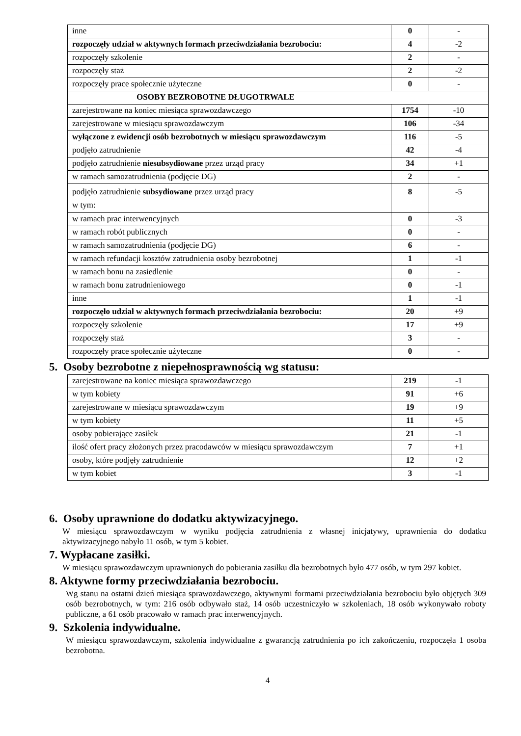| inne | 0 | - |
| rozpoczęły udział w aktywnych formach przeciwdziałania bezrobociu: | 4 | -2 |
| rozpoczęły szkolenie | 2 | - |
| rozpoczęły staż | 2 | -2 |
| rozpoczęły prace społecznie użyteczne | 0 | - |
| OSOBY BEZROBOTNE DŁUGOTRWALE | | |
| zarejestrowane na koniec miesiąca sprawozdawczego | 1754 | -10 |
| zarejestrowane w miesiącu sprawozdawczym | 106 | -34 |
| wyłączone z ewidencji osób bezrobotnych w miesiącu sprawozdawczym | 116 | -5 |
| podjęło zatrudnienie | 42 | -4 |
| podjęło zatrudnienie niesubsydiowane przez urząd pracy | 34 | +1 |
| w ramach samozatrudnienia (podjęcie DG) | 2 | - |
| podjęło zatrudnienie subsydiowane przez urząd pracy w tym: | 8 | -5 |
| w ramach prac interwencyjnych | 0 | -3 |
| w ramach robót publicznych | 0 | - |
| w ramach samozatrudnienia (podjęcie DG) | 6 | - |
| w ramach refundacji kosztów zatrudnienia osoby bezrobotnej | 1 | -1 |
| w ramach bonu na zasiedlenie | 0 | - |
| w ramach bonu zatrudnieniowego | 0 | -1 |
| inne | 1 | -1 |
| rozpoczęło udział w aktywnych formach przeciwdziałania bezrobociu: | 20 | +9 |
| rozpoczęły szkolenie | 17 | +9 |
| rozpoczęły staż | 3 | - |
| rozpoczęły prace społecznie użyteczne | 0 | - |
5. Osoby bezrobotne z niepełnosprawnością wg statusu:
| zarejestrowane na koniec miesiąca sprawozdawczego | 219 | -1 |
| w tym kobiety | 91 | +6 |
| zarejestrowane w miesiącu sprawozdawczym | 19 | +9 |
| w tym kobiety | 11 | +5 |
| osoby pobierające zasiłek | 21 | -1 |
| ilość ofert pracy złożonych przez pracodawców w miesiącu sprawozdawczym | 7 | +1 |
| osoby, które podjęły zatrudnienie | 12 | +2 |
| w tym kobiet | 3 | -1 |
6. Osoby uprawnione do dodatku aktywizacyjnego.
W miesiącu sprawozdawczym w wyniku podjęcia zatrudnienia z własnej inicjatywy, uprawnienia do dodatku aktywizacyjnego nabyło 11 osób, w tym 5 kobiet.
7. Wypłacane zasiłki.
W miesiącu sprawozdawczym uprawnionych do pobierania zasiłku dla bezrobotnych było 477 osób, w tym 297 kobiet.
8. Aktywne formy przeciwdziałania bezrobociu.
Wg stanu na ostatni dzień miesiąca sprawozdawczego, aktywnymi formami przeciwdziałania bezrobociu było objętych 309 osób bezrobotnych, w tym: 216 osób odbywało staż, 14 osób uczestniczyło w szkoleniach, 18 osób wykonywało roboty publiczne, a 61 osób pracowało w ramach prac interwencyjnych.
9. Szkolenia indywidualne.
W miesiącu sprawozdawczym, szkolenia indywidualne z gwarancją zatrudnienia po ich zakończeniu, rozpoczęła 1 osoba bezrobotna.
4